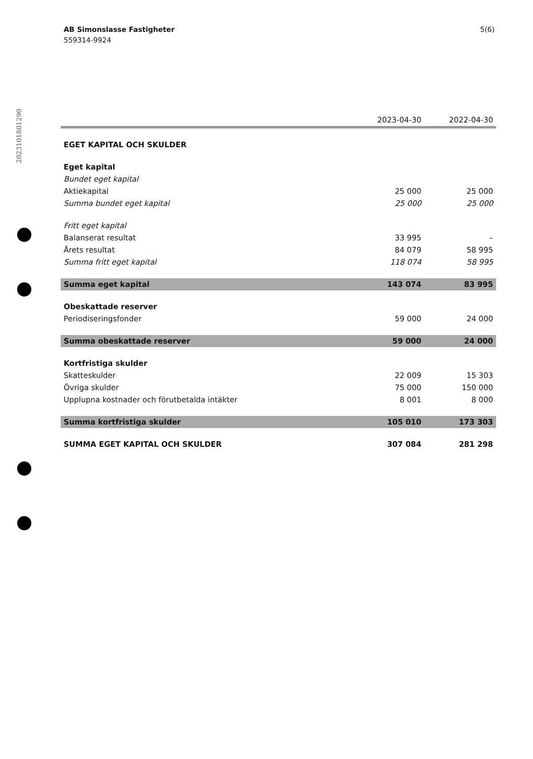5(6) AB Simonslasse Fastigheter
559314-9924
20231018012​90
| | 2023-04-30 | 2022-04-30 |
| --- | --- | --- |
| EGET KAPITAL OCH SKULDER | | |
| Eget kapital | | |
| Bundet eget kapital | | |
| Aktiekapital | 25 000 | 25 000 |
| Summa bundet eget kapital | 25 000 | 25 000 |
| Fritt eget kapital | | |
| Balanserat resultat | 33 995 | – |
| Årets resultat | 84 079 | 58 995 |
| Summa fritt eget kapital | 118 074 | 58 995 |
| Summa eget kapital | 143 074 | 83 995 |
| Obeskattade reserver | | |
| Periodiseringsfonder | 59 000 | 24 000 |
| Summa obeskattade reserver | 59 000 | 24 000 |
| Kortfristiga skulder | | |
| Skatteskulder | 22 009 | 15 303 |
| Övriga skulder | 75 000 | 150 000 |
| Upplupna kostnader och förutbetalda intäkter | 8 001 | 8 000 |
| Summa kortfristiga skulder | 105 010 | 173 303 |
| SUMMA EGET KAPITAL OCH SKULDER | 307 084 | 281 298 |